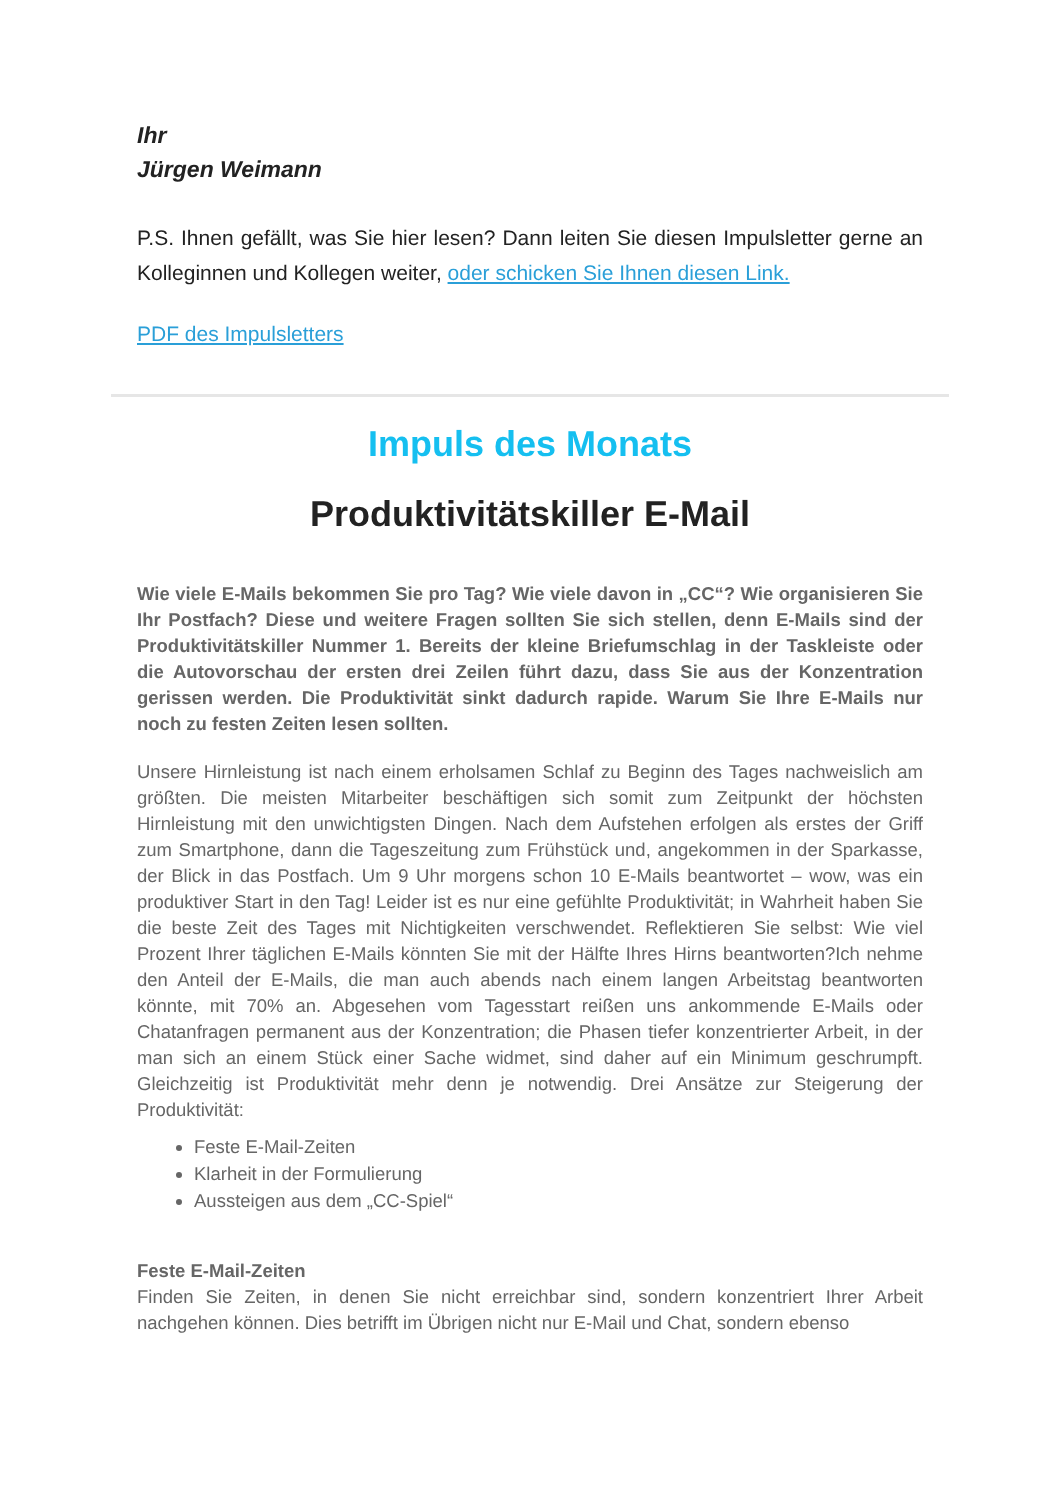Ihr
Jürgen Weimann
P.S. Ihnen gefällt, was Sie hier lesen? Dann leiten Sie diesen Impulsletter gerne an Kolleginnen und Kollegen weiter, oder schicken Sie Ihnen diesen Link.
PDF des Impulsletters
Impuls des Monats
Produktivitätskiller E-Mail
Wie viele E-Mails bekommen Sie pro Tag? Wie viele davon in „CC“? Wie organisieren Sie Ihr Postfach? Diese und weitere Fragen sollten Sie sich stellen, denn E-Mails sind der Produktivitätskiller Nummer 1. Bereits der kleine Briefumschlag in der Taskleiste oder die Autovorschau der ersten drei Zeilen führt dazu, dass Sie aus der Konzentration gerissen werden. Die Produktivität sinkt dadurch rapide. Warum Sie Ihre E-Mails nur noch zu festen Zeiten lesen sollten.
Unsere Hirnleistung ist nach einem erholsamen Schlaf zu Beginn des Tages nachweislich am größten. Die meisten Mitarbeiter beschäftigen sich somit zum Zeitpunkt der höchsten Hirnleistung mit den unwichtigsten Dingen. Nach dem Aufstehen erfolgen als erstes der Griff zum Smartphone, dann die Tageszeitung zum Frühstück und, angekommen in der Sparkasse, der Blick in das Postfach. Um 9 Uhr morgens schon 10 E-Mails beantwortet – wow, was ein produktiver Start in den Tag! Leider ist es nur eine gefühlte Produktivität; in Wahrheit haben Sie die beste Zeit des Tages mit Nichtigkeiten verschwendet. Reflektieren Sie selbst: Wie viel Prozent Ihrer täglichen E-Mails könnten Sie mit der Hälfte Ihres Hirns beantworten?Ich nehme den Anteil der E-Mails, die man auch abends nach einem langen Arbeitstag beantworten könnte, mit 70% an. Abgesehen vom Tagesstart reißen uns ankommende E-Mails oder Chatanfragen permanent aus der Konzentration; die Phasen tiefer konzentrierter Arbeit, in der man sich an einem Stück einer Sache widmet, sind daher auf ein Minimum geschrumpft. Gleichzeitig ist Produktivität mehr denn je notwendig. Drei Ansätze zur Steigerung der Produktivität:
Feste E-Mail-Zeiten
Klarheit in der Formulierung
Aussteigen aus dem „CC-Spiel“
Feste E-Mail-Zeiten
Finden Sie Zeiten, in denen Sie nicht erreichbar sind, sondern konzentriert Ihrer Arbeit nachgehen können. Dies betrifft im Übrigen nicht nur E-Mail und Chat, sondern ebenso